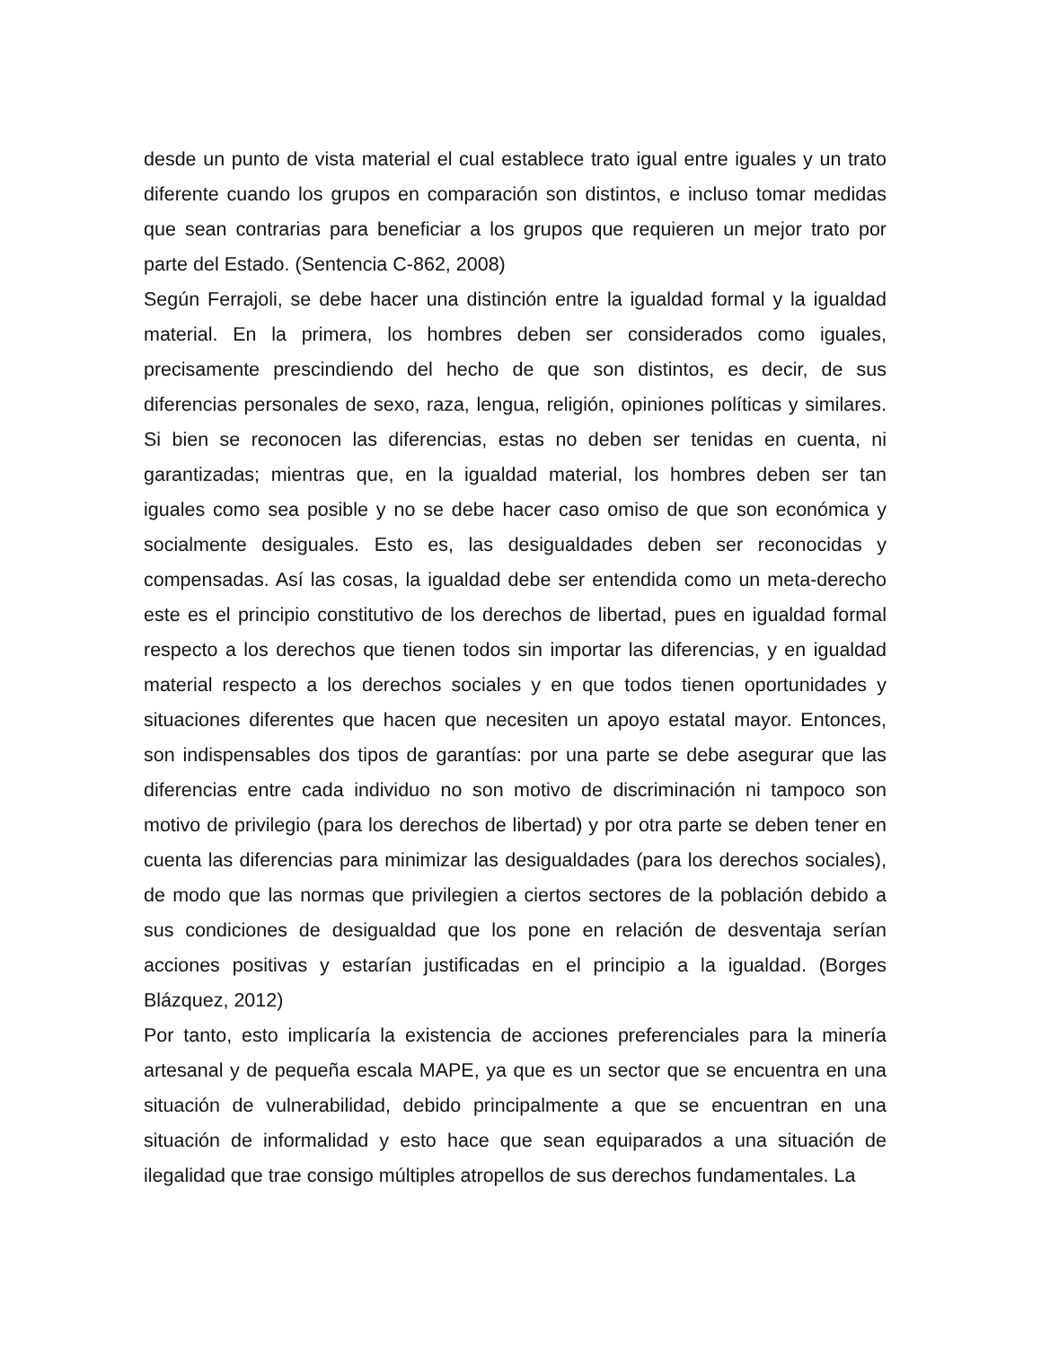desde un punto de vista material el cual establece trato igual entre iguales y un trato diferente cuando los grupos en comparación son distintos, e incluso tomar medidas que sean contrarias para beneficiar a los grupos que requieren un mejor trato por parte del Estado. (Sentencia C-862, 2008)
Según Ferrajoli, se debe hacer una distinción entre la igualdad formal y la igualdad material. En la primera, los hombres deben ser considerados como iguales, precisamente prescindiendo del hecho de que son distintos, es decir, de sus diferencias personales de sexo, raza, lengua, religión, opiniones políticas y similares. Si bien se reconocen las diferencias, estas no deben ser tenidas en cuenta, ni garantizadas; mientras que, en la igualdad material, los hombres deben ser tan iguales como sea posible y no se debe hacer caso omiso de que son económica y socialmente desiguales. Esto es, las desigualdades deben ser reconocidas y compensadas. Así las cosas, la igualdad debe ser entendida como un meta-derecho este es el principio constitutivo de los derechos de libertad, pues en igualdad formal respecto a los derechos que tienen todos sin importar las diferencias, y en igualdad material respecto a los derechos sociales y en que todos tienen oportunidades y situaciones diferentes que hacen que necesiten un apoyo estatal mayor. Entonces, son indispensables dos tipos de garantías: por una parte se debe asegurar que las diferencias entre cada individuo no son motivo de discriminación ni tampoco son motivo de privilegio (para los derechos de libertad) y por otra parte se deben tener en cuenta las diferencias para minimizar las desigualdades (para los derechos sociales), de modo que las normas que privilegien a ciertos sectores de la población debido a sus condiciones de desigualdad que los pone en relación de desventaja serían acciones positivas y estarían justificadas en el principio a la igualdad. (Borges Blázquez, 2012)
Por tanto, esto implicaría la existencia de acciones preferenciales para la minería artesanal y de pequeña escala MAPE, ya que es un sector que se encuentra en una situación de vulnerabilidad, debido principalmente a que se encuentran en una situación de informalidad y esto hace que sean equiparados a una situación de ilegalidad que trae consigo múltiples atropellos de sus derechos fundamentales. La